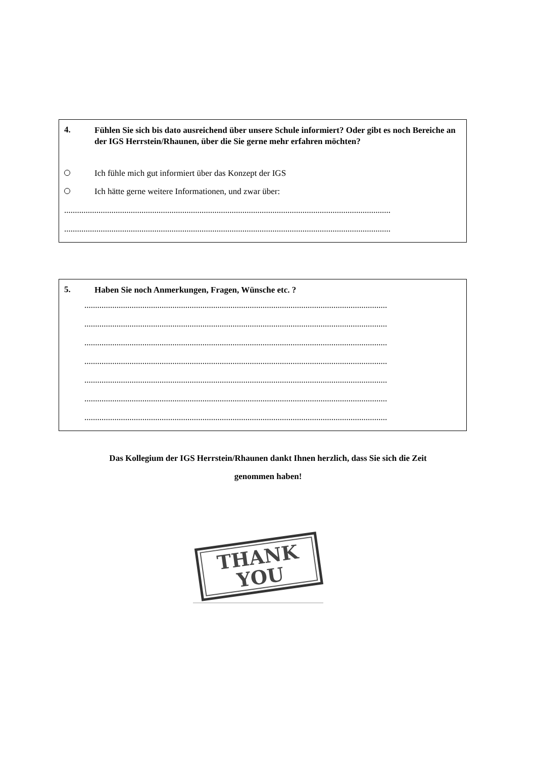4.
Fühlen Sie sich bis dato ausreichend über unsere Schule informiert? Oder gibt es noch Bereiche an der IGS Herrstein/Rhaunen, über die Sie gerne mehr erfahren möchten?
Ich fühle mich gut informiert über das Konzept der IGS
Ich hätte gerne weitere Informationen, und zwar über:
........................................................................................................................................................
........................................................................................................................................................
5.
Haben Sie noch Anmerkungen, Fragen, Wünsche etc. ?
.............................................................................................................................................
.............................................................................................................................................
.............................................................................................................................................
.............................................................................................................................................
.............................................................................................................................................
.............................................................................................................................................
.............................................................................................................................................
Das Kollegium der IGS Herrstein/Rhaunen dankt Ihnen herzlich, dass Sie sich die Zeit
genommen haben!
THANK
YOU